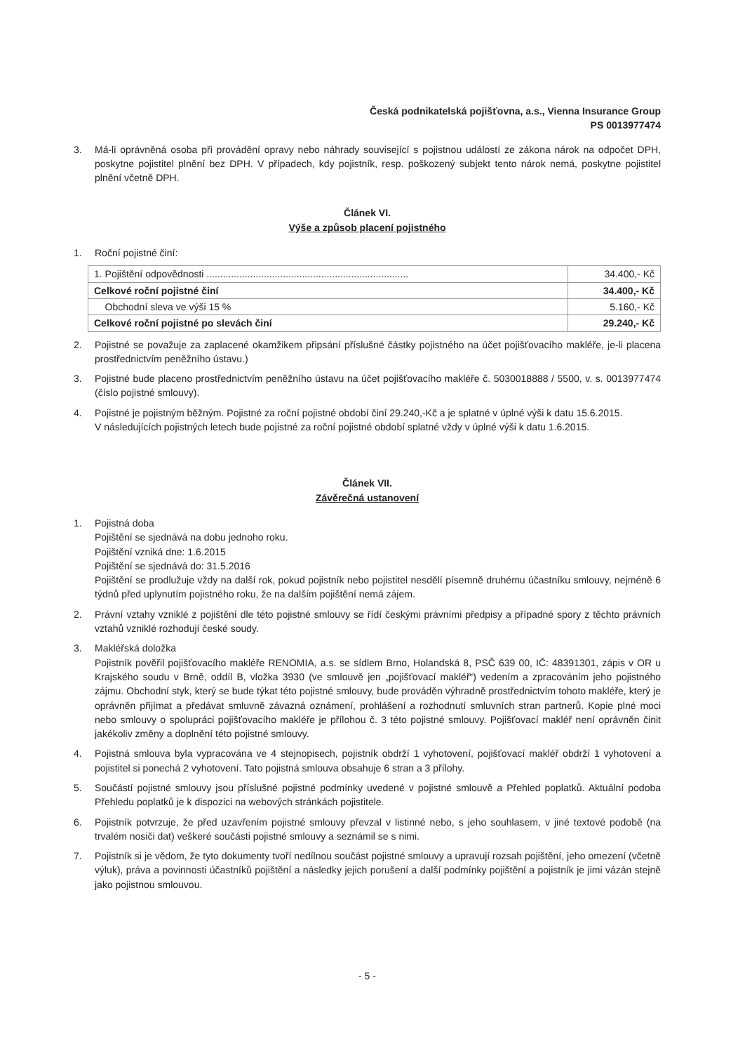Česká podnikatelská pojišťovna, a.s., Vienna Insurance Group
PS 0013977474
3. Má-li oprávněná osoba při provádění opravy nebo náhrady související s pojistnou událostí ze zákona nárok na odpočet DPH, poskytne pojistitel plnění bez DPH. V případech, kdy pojistník, resp. poškozený subjekt tento nárok nemá, poskytne pojistitel plnění včetně DPH.
Článek VI.
Výše a způsob placení pojistného
1. Roční pojistné činí:
| 1. Pojištění odpovědnosti .......................................................................... | 34.400,- Kč |
| Celkové roční pojistné činí | 34.400,- Kč |
| Obchodní sleva ve výši 15 % | 5.160,- Kč |
| Celkové roční pojistné po slevách činí | 29.240,- Kč |
2. Pojistné se považuje za zaplacené okamžikem připsání příslušné částky pojistného na účet pojišťovacího makléře, je-li placena prostřednictvím peněžního ústavu.)
3. Pojistné bude placeno prostřednictvím peněžního ústavu na účet pojišťovacího makléře č. 5030018888 / 5500, v. s. 0013977474 (číslo pojistné smlouvy).
4. Pojistné je pojistným běžným. Pojistné za roční pojistné období činí 29.240,-Kč a je splatné v úplné výši k datu 15.6.2015.
V následujících pojistných letech bude pojistné za roční pojistné období splatné vždy v úplné výši k datu 1.6.2015.
Článek VII.
Závěrečná ustanovení
1. Pojistná doba
Pojištění se sjednává na dobu jednoho roku.
Pojištění vzniká dne: 1.6.2015
Pojištění se sjednává do: 31.5.2016
Pojištění se prodlužuje vždy na další rok, pokud pojistník nebo pojistitel nesdělí písemně druhému účastníku smlouvy, nejméně 6 týdnů před uplynutím pojistného roku, že na dalším pojištění nemá zájem.
2. Právní vztahy vzniklé z pojištění dle této pojistné smlouvy se řídí českými právními předpisy a případné spory z těchto právních vztahů vzniklé rozhodují české soudy.
3. Makléřská doložka
Pojistník pověřil pojišťovacího makléře RENOMIA, a.s. se sídlem Brno, Holandská 8, PSČ 639 00, IČ: 48391301, zápis v OR u Krajského soudu v Brně, oddíl B, vložka 3930 (ve smlouvě jen „pojišťovací makléř“) vedením a zpracováním jeho pojistného zájmu. Obchodní styk, který se bude týkat této pojistné smlouvy, bude prováděn výhradně prostřednictvím tohoto makléře, který je oprávněn přijímat a předávat smluvně závazná oznámení, prohlášení a rozhodnutí smluvních stran partnerů. Kopie plné moci nebo smlouvy o spolupráci pojišťovacího makléře je přílohou č. 3 této pojistné smlouvy. Pojišťovací makléř není oprávněn činit jakékoliv změny a doplnění této pojistné smlouvy.
4. Pojistná smlouva byla vypracována ve 4 stejnopisech, pojistník obdrží 1 vyhotovení, pojišťovací makléř obdrží 1 vyhotovení a pojistitel si ponechá 2 vyhotovení. Tato pojistná smlouva obsahuje 6 stran a 3 přílohy.
5. Součástí pojistné smlouvy jsou příslušné pojistné podmínky uvedené v pojistné smlouvě a Přehled poplatků. Aktuální podoba Přehledu poplatků je k dispozici na webových stránkách pojistitele.
6. Pojistník potvrzuje, že před uzavřením pojistné smlouvy převzal v listinné nebo, s jeho souhlasem, v jiné textové podobě (na trvalém nosiči dat) veškeré součásti pojistné smlouvy a seznámil se s nimi.
7. Pojistník si je vědom, že tyto dokumenty tvoří nedílnou součást pojistné smlouvy a upravují rozsah pojištění, jeho omezení (včetně výluk), práva a povinnosti účastníků pojištění a následky jejich porušení a další podmínky pojištění a pojistník je jimi vázán stejně jako pojistnou smlouvou.
- 5 -